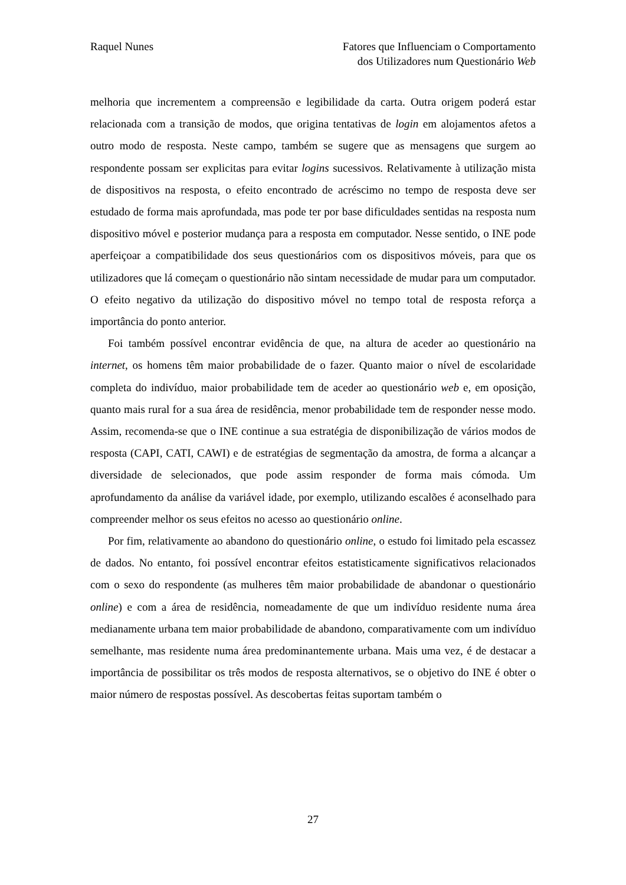Raquel Nunes Fatores que Influenciam o Comportamento
dos Utilizadores num Questionário Web
melhoria que incrementem a compreensão e legibilidade da carta. Outra origem poderá estar relacionada com a transição de modos, que origina tentativas de login em alojamentos afetos a outro modo de resposta. Neste campo, também se sugere que as mensagens que surgem ao respondente possam ser explicitas para evitar logins sucessivos. Relativamente à utilização mista de dispositivos na resposta, o efeito encontrado de acréscimo no tempo de resposta deve ser estudado de forma mais aprofundada, mas pode ter por base dificuldades sentidas na resposta num dispositivo móvel e posterior mudança para a resposta em computador. Nesse sentido, o INE pode aperfeiçoar a compatibilidade dos seus questionários com os dispositivos móveis, para que os utilizadores que lá começam o questionário não sintam necessidade de mudar para um computador. O efeito negativo da utilização do dispositivo móvel no tempo total de resposta reforça a importância do ponto anterior.
Foi também possível encontrar evidência de que, na altura de aceder ao questionário na internet, os homens têm maior probabilidade de o fazer. Quanto maior o nível de escolaridade completa do indivíduo, maior probabilidade tem de aceder ao questionário web e, em oposição, quanto mais rural for a sua área de residência, menor probabilidade tem de responder nesse modo. Assim, recomenda-se que o INE continue a sua estratégia de disponibilização de vários modos de resposta (CAPI, CATI, CAWI) e de estratégias de segmentação da amostra, de forma a alcançar a diversidade de selecionados, que pode assim responder de forma mais cómoda. Um aprofundamento da análise da variável idade, por exemplo, utilizando escalões é aconselhado para compreender melhor os seus efeitos no acesso ao questionário online.
Por fim, relativamente ao abandono do questionário online, o estudo foi limitado pela escassez de dados. No entanto, foi possível encontrar efeitos estatisticamente significativos relacionados com o sexo do respondente (as mulheres têm maior probabilidade de abandonar o questionário online) e com a área de residência, nomeadamente de que um indivíduo residente numa área medianamente urbana tem maior probabilidade de abandono, comparativamente com um indivíduo semelhante, mas residente numa área predominantemente urbana. Mais uma vez, é de destacar a importância de possibilitar os três modos de resposta alternativos, se o objetivo do INE é obter o maior número de respostas possível. As descobertas feitas suportam também o
27